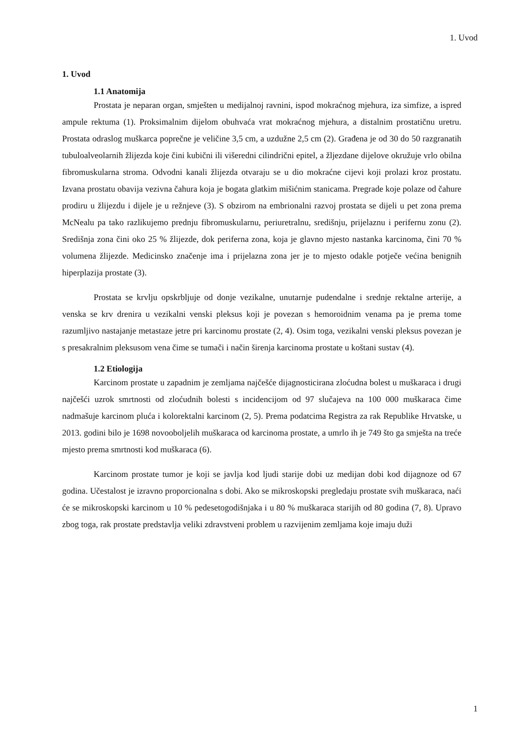1. Uvod
1. Uvod
1.1 Anatomija
Prostata je neparan organ, smješten u medijalnoj ravnini, ispod mokraćnog mjehura, iza simfize, a ispred ampule rektuma (1). Proksimalnim dijelom obuhvaća vrat mokraćnog mjehura, a distalnim prostatičnu uretru. Prostata odraslog muškarca poprečne je veličine 3,5 cm, a uzdužne 2,5 cm (2). Građena je od 30 do 50 razgranatih tubuloalveolarnih žlijezda koje čini kubični ili višeredni cilindrični epitel, a žljezdane dijelove okružuje vrlo obilna fibromuskularna stroma. Odvodni kanali žlijezda otvaraju se u dio mokraćne cijevi koji prolazi kroz prostatu. Izvana prostatu obavija vezivna čahura koja je bogata glatkim mišićnim stanicama. Pregrade koje polaze od čahure prodiru u žlijezdu i dijele je u režnjeve (3). S obzirom na embrionalni razvoj prostata se dijeli u pet zona prema McNealu pa tako razlikujemo prednju fibromuskularnu, periuretralnu, središnju, prijelaznu i perifernu zonu (2). Središnja zona čini oko 25 % žlijezde, dok periferna zona, koja je glavno mjesto nastanka karcinoma, čini 70 % volumena žlijezde. Medicinsko značenje ima i prijelazna zona jer je to mjesto odakle potječe većina benignih hiperplazija prostate (3).
Prostata se krvlju opskrbljuje od donje vezikalne, unutarnje pudendalne i srednje rektalne arterije, a venska se krv drenira u vezikalni venski pleksus koji je povezan s hemoroidnim venama pa je prema tome razumljivo nastajanje metastaze jetre pri karcinomu prostate (2, 4). Osim toga, vezikalni venski pleksus povezan je s presakralnim pleksusom vena čime se tumači i način širenja karcinoma prostate u koštani sustav (4).
1.2 Etiologija
Karcinom prostate u zapadnim je zemljama najčešće dijagnosticirana zloćudna bolest u muškaraca i drugi najčešći uzrok smrtnosti od zloćudnih bolesti s incidencijom od 97 slučajeva na 100 000 muškaraca čime nadmašuje karcinom pluća i kolorektalni karcinom (2, 5). Prema podatcima Registra za rak Republike Hrvatske, u 2013. godini bilo je 1698 novooboljelih muškaraca od karcinoma prostate, a umrlo ih je 749 što ga smješta na treće mjesto prema smrtnosti kod muškaraca (6).
Karcinom prostate tumor je koji se javlja kod ljudi starije dobi uz medijan dobi kod dijagnoze od 67 godina. Učestalost je izravno proporcionalna s dobi. Ako se mikroskopski pregledaju prostate svih muškaraca, naći će se mikroskopski karcinom u 10 % pedesetogodišnjaka i u 80 % muškaraca starijih od 80 godina (7, 8). Upravo zbog toga, rak prostate predstavlja veliki zdravstveni problem u razvijenim zemljama koje imaju duži
1